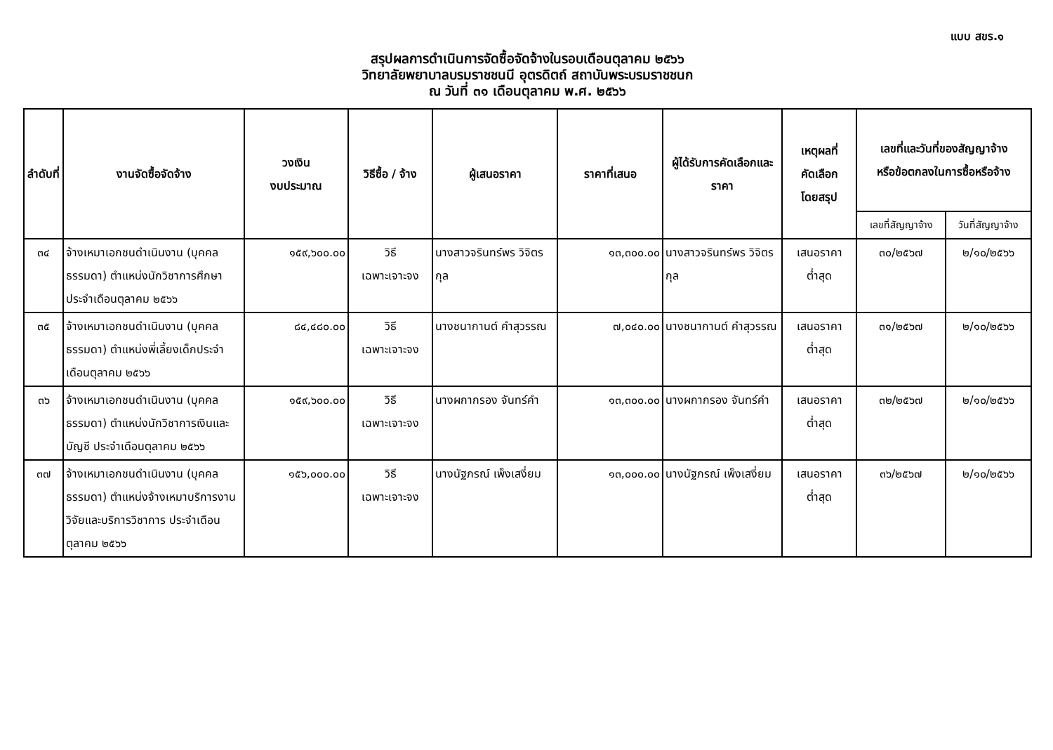แบบ สขร.๑
สรุปผลการดำเนินการจัดซื้อจัดจ้างในรอบเดือนตุลาคม ๒๕๖๖
วิทยาลัยพยาบาลบรมราชชนนี อุตรดิตถ์ สถาบันพระบรมราชชนก
ณ วันที่ ๓๑ เดือนตุลาคม พ.ศ. ๒๕๖๖
| ลำดับที่ | งานจัดซื้อจัดจ้าง | วงเงิน งบประมาณ | วิธีซื้อ / จ้าง | ผู้เสนอราคา | ราคาที่เสนอ | ผู้ได้รับการคัดเลือกและราคา | เหตุผลที่ คัดเลือก โดยสรุป | เลขที่และวันที่ของสัญญาจ้าง หรือข้อตกลงในการซื้อหรือจ้าง | |
| --- | --- | --- | --- | --- | --- | --- | --- | --- | --- |
| | | | | | | | | เลขที่สัญญาจ้าง | วันที่สัญญาจ้าง |
| ๓๔ | จ้างเหมาเอกชนดำเนินงาน (บุคคลธรรมดา) ตำแหน่งนักวิชาการศึกษาประจำเดือนตุลาคม ๒๕๖๖ | ๑๕๙,๖๐๐.๐๐ | วิธี เฉพาะเจาะจง | นางสาวจรินทร์พร วิจิตรกุล | ๑๓,๓๐๐.๐๐ | นางสาวจรินทร์พร วิจิตรกุล | เสนอราคา ต่ำสุด | ๓๐/๒๕๖๗ | ๒/๑๐/๒๕๖๖ |
| ๓๕ | จ้างเหมาเอกชนดำเนินงาน (บุคคลธรรมดา) ตำแหน่งพี่เลี้ยงเด็กประจำเดือนตุลาคม ๒๕๖๖ | ๘๔,๔๘๐.๐๐ | วิธี เฉพาะเจาะจง | นางชนากานต์ คำสุวรรณ | ๗,๐๔๐.๐๐ | นางชนากานต์ คำสุวรรณ | เสนอราคา ต่ำสุด | ๓๑/๒๕๖๗ | ๒/๑๐/๒๕๖๖ |
| ๓๖ | จ้างเหมาเอกชนดำเนินงาน (บุคคลธรรมดา) ตำแหน่งนักวิชาการเงินและบัญชี ประจำเดือนตุลาคม ๒๕๖๖ | ๑๕๙,๖๐๐.๐๐ | วิธี เฉพาะเจาะจง | นางผกากรอง จันทร์คำ | ๑๓,๓๐๐.๐๐ | นางผกากรอง จันทร์คำ | เสนอราคา ต่ำสุด | ๓๒/๒๕๖๗ | ๒/๑๐/๒๕๖๖ |
| ๓๗ | จ้างเหมาเอกชนดำเนินงาน (บุคคลธรรมดา) ตำแหน่งจ้างเหมาบริการงานวิจัยและบริการวิชาการ ประจำเดือนตุลาคม ๒๕๖๖ | ๑๕๖,๐๐๐.๐๐ | วิธี เฉพาะเจาะจง | นางนัฐภรณ์ เพ็งเสงี่ยม | ๑๓,๐๐๐.๐๐ | นางนัฐภรณ์ เพ็งเสงี่ยม | เสนอราคา ต่ำสุด | ๓๖/๒๕๖๗ | ๒/๑๐/๒๕๖๖ |